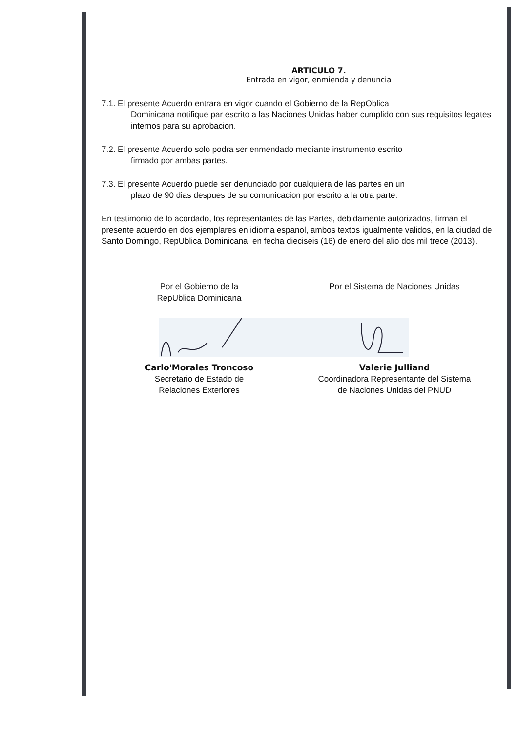ARTICULO 7.
Entrada en vigor, enmienda y denuncia
7.1. El presente Acuerdo entrara en vigor cuando el Gobierno de la RepOblica
Dominicana notifique par escrito a las Naciones Unidas haber cumplido con sus requisitos legates internos para su aprobacion.
7.2. El presente Acuerdo solo podra ser enmendado mediante instrumento escrito
firmado por ambas partes.
7.3. El presente Acuerdo puede ser denunciado por cualquiera de las partes en un
plazo de 90 dias despues de su comunicacion por escrito a la otra parte.
En testimonio de lo acordado, los representantes de las Partes, debidamente autorizados, firman el presente acuerdo en dos ejemplares en idioma espanol, ambos textos igualmente validos, en la ciudad de Santo Domingo, RepUblica Dominicana, en fecha dieciseis (16) de enero del alio dos mil trece (2013).
Por el Gobierno de la
RepUblica Dominicana
Por el Sistema de Naciones Unidas
Carlo'Morales Troncoso
Secretario de Estado de
Relaciones Exteriores
Valerie Julliand
Coordinadora Representante del Sistema
de Naciones Unidas del PNUD